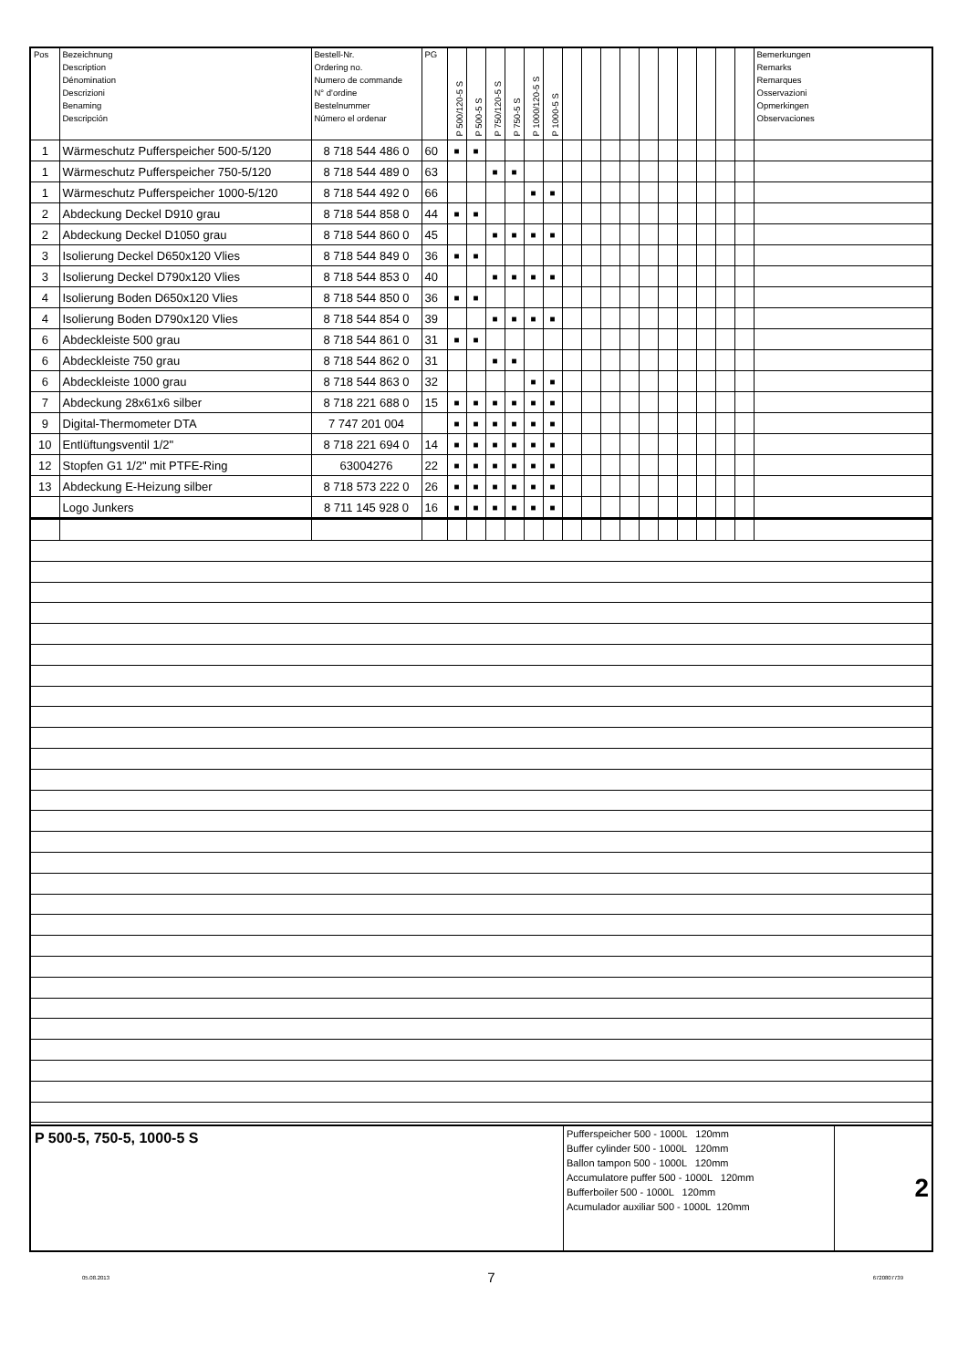| Pos | Bezeichnung Description Dénomination Descrizioni Benaming Descripción | Bestell-Nr. Ordering no. Numero de commande N° d'ordine Bestelnummer Número el ordenar | PG | P 500/120-5 S | P 500-5 S | P 750/120-5 S | P 750-5 S | P 1000/120-5 S | P 1000-5 S | | | | | | | | | | | Bemerkungen Remarks Remarques Osservazioni Opmerkingen Observaciones |
| --- | --- | --- | --- | --- | --- | --- | --- | --- | --- | --- | --- | --- | --- | --- | --- | --- | --- | --- | --- | --- |
| 1 | Wärmeschutz Pufferspeicher 500-5/120 | 8 718 544 486 0 | 60 | ■ | ■ | | | | | | | | | | | | | | | |
| 1 | Wärmeschutz Pufferspeicher 750-5/120 | 8 718 544 489 0 | 63 | | | ■ | ■ | | | | | | | | | | | | | |
| 1 | Wärmeschutz Pufferspeicher 1000-5/120 | 8 718 544 492 0 | 66 | | | | | ■ | ■ | | | | | | | | | | | |
| 2 | Abdeckung Deckel D910 grau | 8 718 544 858 0 | 44 | ■ | ■ | | | | | | | | | | | | | | | |
| 2 | Abdeckung Deckel D1050 grau | 8 718 544 860 0 | 45 | | | ■ | ■ | ■ | ■ | | | | | | | | | | | |
| 3 | Isolierung Deckel D650x120 Vlies | 8 718 544 849 0 | 36 | ■ | ■ | | | | | | | | | | | | | | | |
| 3 | Isolierung Deckel D790x120 Vlies | 8 718 544 853 0 | 40 | | | ■ | ■ | ■ | ■ | | | | | | | | | | | |
| 4 | Isolierung Boden D650x120 Vlies | 8 718 544 850 0 | 36 | ■ | ■ | | | | | | | | | | | | | | | |
| 4 | Isolierung Boden D790x120 Vlies | 8 718 544 854 0 | 39 | | | ■ | ■ | ■ | ■ | | | | | | | | | | | |
| 6 | Abdeckleiste 500 grau | 8 718 544 861 0 | 31 | ■ | ■ | | | | | | | | | | | | | | | |
| 6 | Abdeckleiste 750 grau | 8 718 544 862 0 | 31 | | | ■ | ■ | | | | | | | | | | | | | |
| 6 | Abdeckleiste 1000 grau | 8 718 544 863 0 | 32 | | | | | ■ | ■ | | | | | | | | | | | |
| 7 | Abdeckung 28x61x6 silber | 8 718 221 688 0 | 15 | ■ | ■ | ■ | ■ | ■ | ■ | | | | | | | | | | | |
| 9 | Digital-Thermometer DTA | 7 747 201 004 | | ■ | ■ | ■ | ■ | ■ | ■ | | | | | | | | | | | |
| 10 | Entlüftungsventil 1/2" | 8 718 221 694 0 | 14 | ■ | ■ | ■ | ■ | ■ | ■ | | | | | | | | | | | |
| 12 | Stopfen G1 1/2" mit PTFE-Ring | 63004276 | 22 | ■ | ■ | ■ | ■ | ■ | ■ | | | | | | | | | | | |
| 13 | Abdeckung E-Heizung silber | 8 718 573 222 0 | 26 | ■ | ■ | ■ | ■ | ■ | ■ | | | | | | | | | | | |
| | Logo Junkers | 8 711 145 928 0 | 16 | ■ | ■ | ■ | ■ | ■ | ■ | | | | | | | | | | | |
| P 500-5, 750-5, 1000-5 S | Pufferspeicher 500 - 1000L 120mm Buffer cylinder 500 - 1000L 120mm Ballon tampon 500 - 1000L 120mm Accumulatore puffer 500 - 1000L 120mm Bufferboiler 500 - 1000L 120mm Acumulador auxiliar 500 - 1000L 120mm | 2 |
05.08.2013 7 6720807739